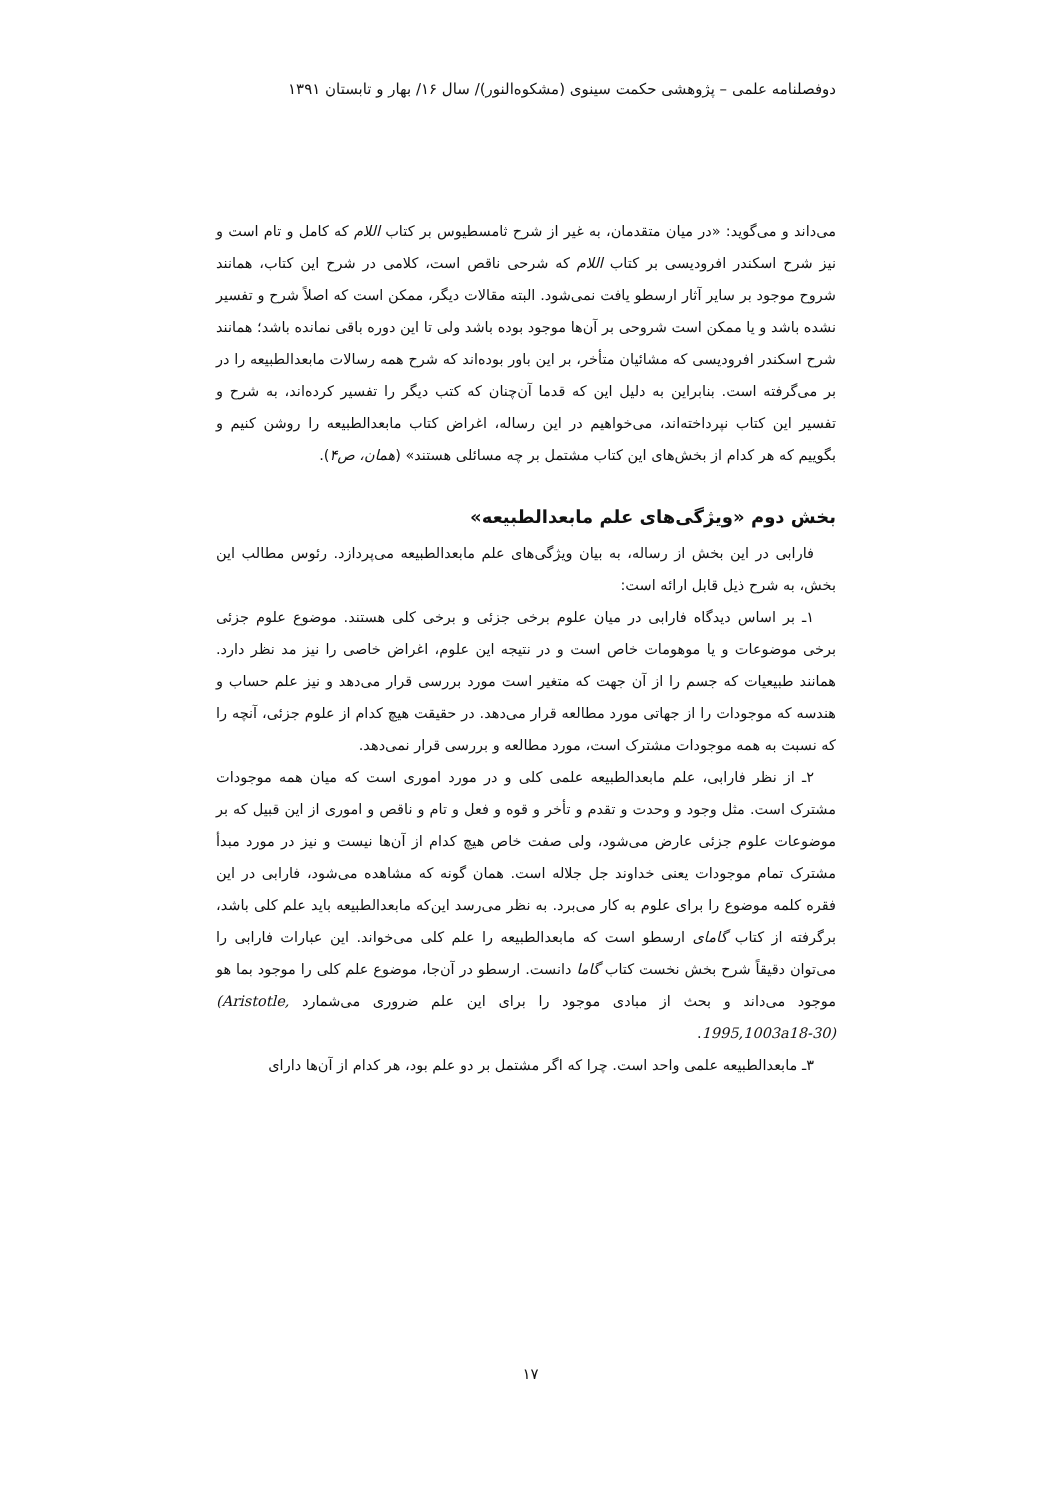دوفصلنامه علمی – پژوهشی حکمت سینوی (مشکوه‌النور)/ سال ۱۶/ بهار و تابستان ۱۳۹۱
می‌داند و می‌گوید: «در میان متقدمان، به غیر از شرح ثامسطیوس بر کتاب اللام که کامل و تام است و نیز شرح اسکندر افرودیسی بر کتاب اللام که شرحی ناقص است، کلامی در شرح این کتاب، همانند شروح موجود بر سایر آثار ارسطو یافت نمی‌شود. البته مقالات دیگر، ممکن است که اصلاً شرح و تفسیر نشده باشد و یا ممکن است شروحی بر آن‌ها موجود بوده باشد ولی تا این دوره باقی نمانده باشد؛ همانند شرح اسکندر افرودیسی که مشائیان متأخر، بر این باور بوده‌اند که شرح همه رسالات مابعدالطبیعه را در بر می‌گرفته است. بنابراین به دلیل این که قدما آن‌چنان که کتب دیگر را تفسیر کرده‌اند، به شرح و تفسیر این کتاب نپرداخته‌اند، می‌خواهیم در این رساله، اغراض کتاب مابعدالطبیعه را روشن کنیم و بگوییم که هر کدام از بخش‌های این کتاب مشتمل بر چه مسائلی هستند» (همان، ص۴).
بخش دوم «ویژگی‌های علم مابعدالطبیعه»
فارابی در این بخش از رساله، به بیان ویژگی‌های علم مابعدالطبیعه می‌پردازد. رئوس مطالب این بخش، به شرح ذیل قابل ارائه است:
۱ـ بر اساس دیدگاه فارابی در میان علوم برخی جزئی و برخی کلی هستند. موضوع علوم جزئی برخی موضوعات و یا موهومات خاص است و در نتیجه این علوم، اغراض خاصی را نیز مد نظر دارد. همانند طبیعیات که جسم را از آن جهت که متغیر است مورد بررسی قرار می‌دهد و نیز علم حساب و هندسه که موجودات را از جهاتی مورد مطالعه قرار می‌دهد. در حقیقت هیچ کدام از علوم جزئی، آنچه را که نسبت به همه موجودات مشترک است، مورد مطالعه و بررسی قرار نمی‌دهد.
۲ـ از نظر فارابی، علم مابعدالطبیعه علمی کلی و در مورد اموری است که میان همه موجودات مشترک است. مثل وجود و وحدت و تقدم و تأخر و قوه و فعل و تام و ناقص و اموری از این قبیل که بر موضوعات علوم جزئی عارض می‌شود، ولی صفت خاص هیچ کدام از آن‌ها نیست و نیز در مورد مبدأ مشترک تمام موجودات یعنی خداوند جل جلاله است. همان گونه که مشاهده می‌شود، فارابی در این فقره کلمه موضوع را برای علوم به کار می‌برد. به نظر می‌رسد این‌که مابعدالطبیعه باید علم کلی باشد، برگرفته از کتاب گامای ارسطو است که مابعدالطبیعه را علم کلی می‌خواند. این عبارات فارابی را می‌توان دقیقاً شرح بخش نخست کتاب گاما دانست. ارسطو در آن‌جا، موضوع علم کلی را موجود بما هو موجود می‌داند و بحث از مبادی موجود را برای این علم ضروری می‌شمارد (Aristotle, 1995,1003a18-30).
۳ـ مابعدالطبیعه علمی واحد است. چرا که اگر مشتمل بر دو علم بود، هر کدام از آن‌ها دارای
۱۷